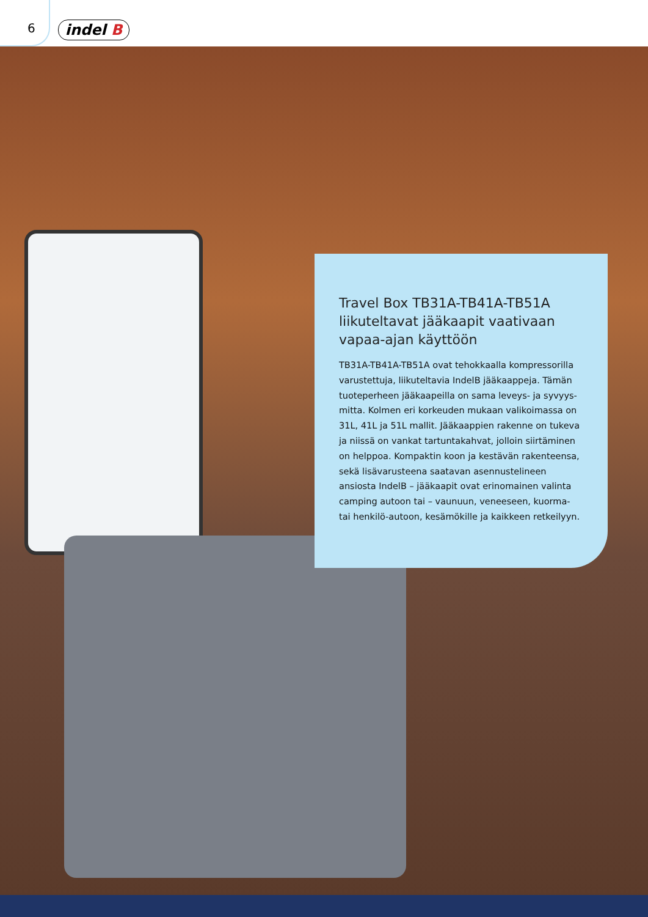6 indel B
Travel Box TB31A-TB41A-TB51A liikuteltavat jääkaapit vaativaan vapaa-ajan käyttöön
TB31A-TB41A-TB51A ovat tehokkaalla kompressorilla varustettuja, liikuteltavia IndelB jääkaappeja. Tämän tuoteperheen jääkaapeilla on sama leveys- ja syvyys-mitta. Kolmen eri korkeuden mukaan valikoimassa on 31L, 41L ja 51L mallit. Jääkaappien rakenne on tukeva ja niissä on vankat tartuntakahvat, jolloin siirtäminen on helppoa. Kompaktin koon ja kestävän rakenteensa, sekä lisävarusteena saatavan asennustelineen ansiosta IndelB – jääkaapit ovat erinomainen valinta camping autoon tai – vaunuun, veneeseen, kuorma- tai henkilö-autoon, kesämökille ja kaikkeen retkeilyyn.